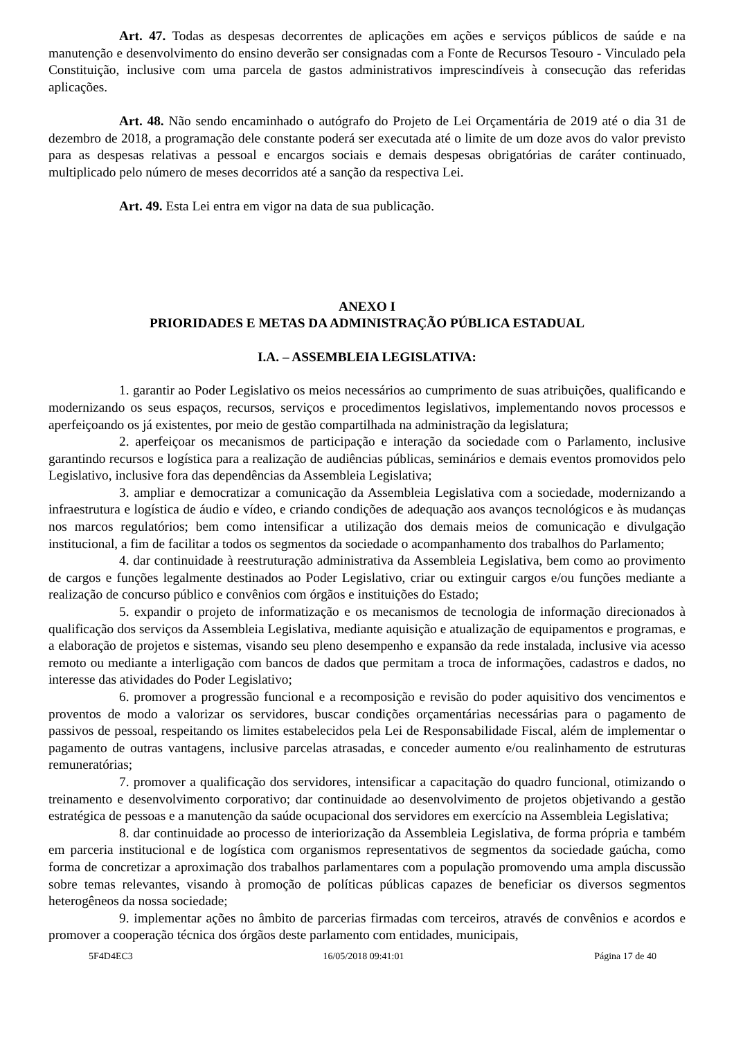Art. 47. Todas as despesas decorrentes de aplicações em ações e serviços públicos de saúde e na manutenção e desenvolvimento do ensino deverão ser consignadas com a Fonte de Recursos Tesouro - Vinculado pela Constituição, inclusive com uma parcela de gastos administrativos imprescindíveis à consecução das referidas aplicações.
Art. 48. Não sendo encaminhado o autógrafo do Projeto de Lei Orçamentária de 2019 até o dia 31 de dezembro de 2018, a programação dele constante poderá ser executada até o limite de um doze avos do valor previsto para as despesas relativas a pessoal e encargos sociais e demais despesas obrigatórias de caráter continuado, multiplicado pelo número de meses decorridos até a sanção da respectiva Lei.
Art. 49. Esta Lei entra em vigor na data de sua publicação.
ANEXO I
PRIORIDADES E METAS DA ADMINISTRAÇÃO PÚBLICA ESTADUAL
I.A. – ASSEMBLEIA LEGISLATIVA:
1. garantir ao Poder Legislativo os meios necessários ao cumprimento de suas atribuições, qualificando e modernizando os seus espaços, recursos, serviços e procedimentos legislativos, implementando novos processos e aperfeiçoando os já existentes, por meio de gestão compartilhada na administração da legislatura;
2. aperfeiçoar os mecanismos de participação e interação da sociedade com o Parlamento, inclusive garantindo recursos e logística para a realização de audiências públicas, seminários e demais eventos promovidos pelo Legislativo, inclusive fora das dependências da Assembleia Legislativa;
3. ampliar e democratizar a comunicação da Assembleia Legislativa com a sociedade, modernizando a infraestrutura e logística de áudio e vídeo, e criando condições de adequação aos avanços tecnológicos e às mudanças nos marcos regulatórios; bem como intensificar a utilização dos demais meios de comunicação e divulgação institucional, a fim de facilitar a todos os segmentos da sociedade o acompanhamento dos trabalhos do Parlamento;
4. dar continuidade à reestruturação administrativa da Assembleia Legislativa, bem como ao provimento de cargos e funções legalmente destinados ao Poder Legislativo, criar ou extinguir cargos e/ou funções mediante a realização de concurso público e convênios com órgãos e instituições do Estado;
5. expandir o projeto de informatização e os mecanismos de tecnologia de informação direcionados à qualificação dos serviços da Assembleia Legislativa, mediante aquisição e atualização de equipamentos e programas, e a elaboração de projetos e sistemas, visando seu pleno desempenho e expansão da rede instalada, inclusive via acesso remoto ou mediante a interligação com bancos de dados que permitam a troca de informações, cadastros e dados, no interesse das atividades do Poder Legislativo;
6. promover a progressão funcional e a recomposição e revisão do poder aquisitivo dos vencimentos e proventos de modo a valorizar os servidores, buscar condições orçamentárias necessárias para o pagamento de passivos de pessoal, respeitando os limites estabelecidos pela Lei de Responsabilidade Fiscal, além de implementar o pagamento de outras vantagens, inclusive parcelas atrasadas, e conceder aumento e/ou realinhamento de estruturas remuneratórias;
7. promover a qualificação dos servidores, intensificar a capacitação do quadro funcional, otimizando o treinamento e desenvolvimento corporativo; dar continuidade ao desenvolvimento de projetos objetivando a gestão estratégica de pessoas e a manutenção da saúde ocupacional dos servidores em exercício na Assembleia Legislativa;
8. dar continuidade ao processo de interiorização da Assembleia Legislativa, de forma própria e também em parceria institucional e de logística com organismos representativos de segmentos da sociedade gaúcha, como forma de concretizar a aproximação dos trabalhos parlamentares com a população promovendo uma ampla discussão sobre temas relevantes, visando à promoção de políticas públicas capazes de beneficiar os diversos segmentos heterogêneos da nossa sociedade;
9. implementar ações no âmbito de parcerias firmadas com terceiros, através de convênios e acordos e promover a cooperação técnica dos órgãos deste parlamento com entidades, municipais,
5F4D4EC3 16/05/2018 09:41:01 Página 17 de 40